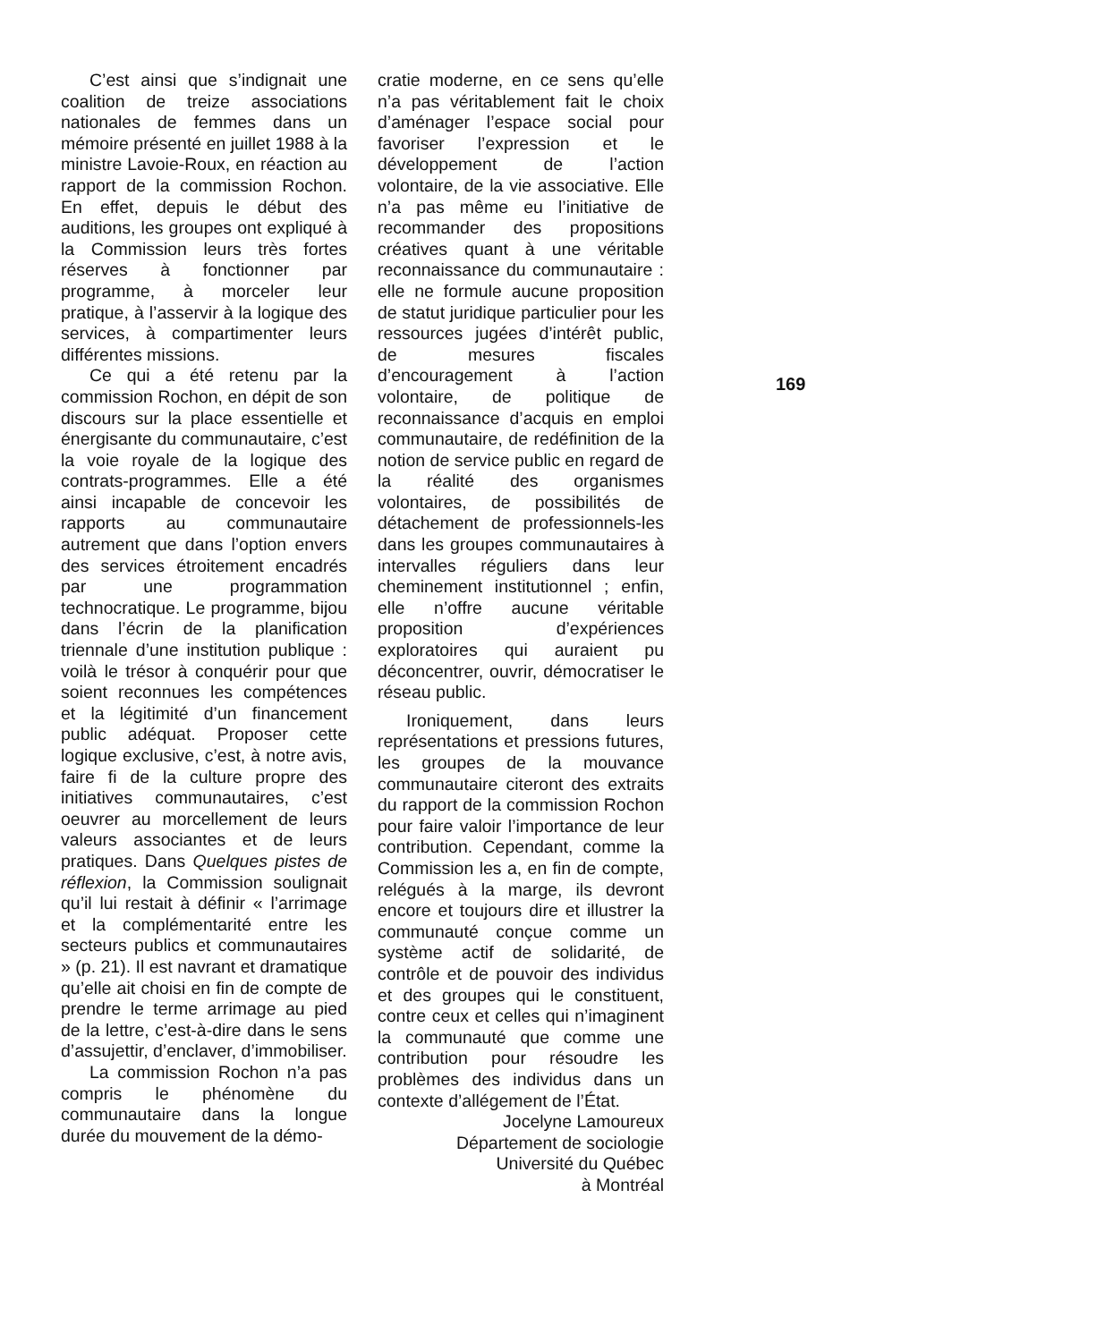C’est ainsi que s’indignait une coalition de treize associations nationales de femmes dans un mémoire présenté en juillet 1988 à la ministre Lavoie-Roux, en réaction au rapport de la commission Rochon. En effet, depuis le début des auditions, les groupes ont expliqué à la Commission leurs très fortes réserves à fonctionner par programme, à morceler leur pratique, à l’asservir à la logique des services, à compartimenter leurs différentes missions.
Ce qui a été retenu par la commission Rochon, en dépit de son discours sur la place essentielle et énergisante du communautaire, c’est la voie royale de la logique des contrats-programmes. Elle a été ainsi incapable de concevoir les rapports au communautaire autrement que dans l’option envers des services étroitement encadrés par une programmation technocratique. Le programme, bijou dans l’écrin de la planification triennale d’une institution publique : voilà le trésor à conquérir pour que soient reconnues les compétences et la légitimité d’un financement public adéquat. Proposer cette logique exclusive, c’est, à notre avis, faire fi de la culture propre des initiatives communautaires, c’est oeuvrer au morcellement de leurs valeurs associantes et de leurs pratiques. Dans Quelques pistes de réflexion, la Commission soulignait qu’il lui restait à définir « l’arrimage et la complémentarité entre les secteurs publics et communautaires » (p. 21). Il est navrant et dramatique qu’elle ait choisi en fin de compte de prendre le terme arrimage au pied de la lettre, c’est-à-dire dans le sens d’assujettir, d’enclaver, d’immobiliser.
La commission Rochon n’a pas compris le phénomène du communautaire dans la longue durée du mouvement de la démo-
cratie moderne, en ce sens qu’elle n’a pas véritablement fait le choix d’aménager l’espace social pour favoriser l’expression et le développement de l’action volontaire, de la vie associative. Elle n’a pas même eu l’initiative de recommander des propositions créatives quant à une véritable reconnaissance du communautaire : elle ne formule aucune proposition de statut juridique particulier pour les ressources jugées d’intérêt public, de mesures fiscales d’encouragement à l’action volontaire, de politique de reconnaissance d’acquis en emploi communautaire, de redéfinition de la notion de service public en regard de la réalité des organismes volontaires, de possibilités de détachement de professionnels-les dans les groupes communautaires à intervalles réguliers dans leur cheminement institutionnel ; enfin, elle n’offre aucune véritable proposition d’expériences exploratoires qui auraient pu déconcentrer, ouvrir, démocratiser le réseau public.
Ironiquement, dans leurs représentations et pressions futures, les groupes de la mouvance communautaire citeront des extraits du rapport de la commission Rochon pour faire valoir l’importance de leur contribution. Cependant, comme la Commission les a, en fin de compte, relégués à la marge, ils devront encore et toujours dire et illustrer la communauté conçue comme un système actif de solidarité, de contrôle et de pouvoir des individus et des groupes qui le constituent, contre ceux et celles qui n’imaginent la communauté que comme une contribution pour résoudre les problèmes des individus dans un contexte d’allégement de l’État.
Jocelyne Lamoureux
Département de sociologie
Université du Québec
à Montréal
169